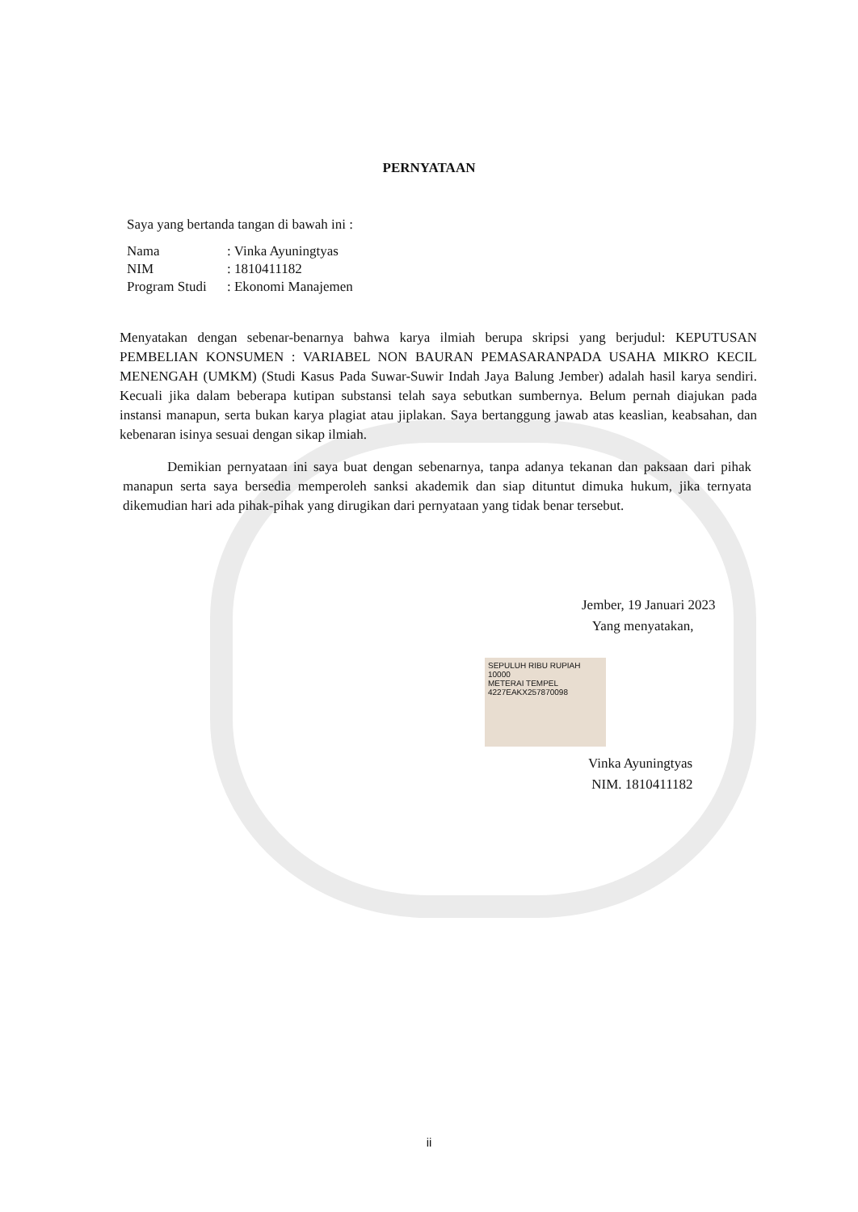PERNYATAAN
Saya yang bertanda tangan di bawah ini :
| Nama | : Vinka Ayuningtyas |
| NIM | : 1810411182 |
| Program Studi | : Ekonomi Manajemen |
Menyatakan dengan sebenar-benarnya bahwa karya ilmiah berupa skripsi yang berjudul: KEPUTUSAN PEMBELIAN KONSUMEN : VARIABEL NON BAURAN PEMASARANPADA USAHA MIKRO KECIL MENENGAH (UMKM) (Studi Kasus Pada Suwar-Suwir Indah Jaya Balung Jember) adalah hasil karya sendiri. Kecuali jika dalam beberapa kutipan substansi telah saya sebutkan sumbernya. Belum pernah diajukan pada instansi manapun, serta bukan karya plagiat atau jiplakan. Saya bertanggung jawab atas keaslian, keabsahan, dan kebenaran isinya sesuai dengan sikap ilmiah.
Demikian pernyataan ini saya buat dengan sebenarnya, tanpa adanya tekanan dan paksaan dari pihak manapun serta saya bersedia memperoleh sanksi akademik dan siap dituntut dimuka hukum, jika ternyata dikemudian hari ada pihak-pihak yang dirugikan dari pernyataan yang tidak benar tersebut.
Jember, 19 Januari 2023
Yang menyatakan,
SEPULUH RIBU RUPIAH 10000
METERAI TEMPEL
4227EAKX257870098
Vinka Ayuningtyas
NIM. 1810411182
ii